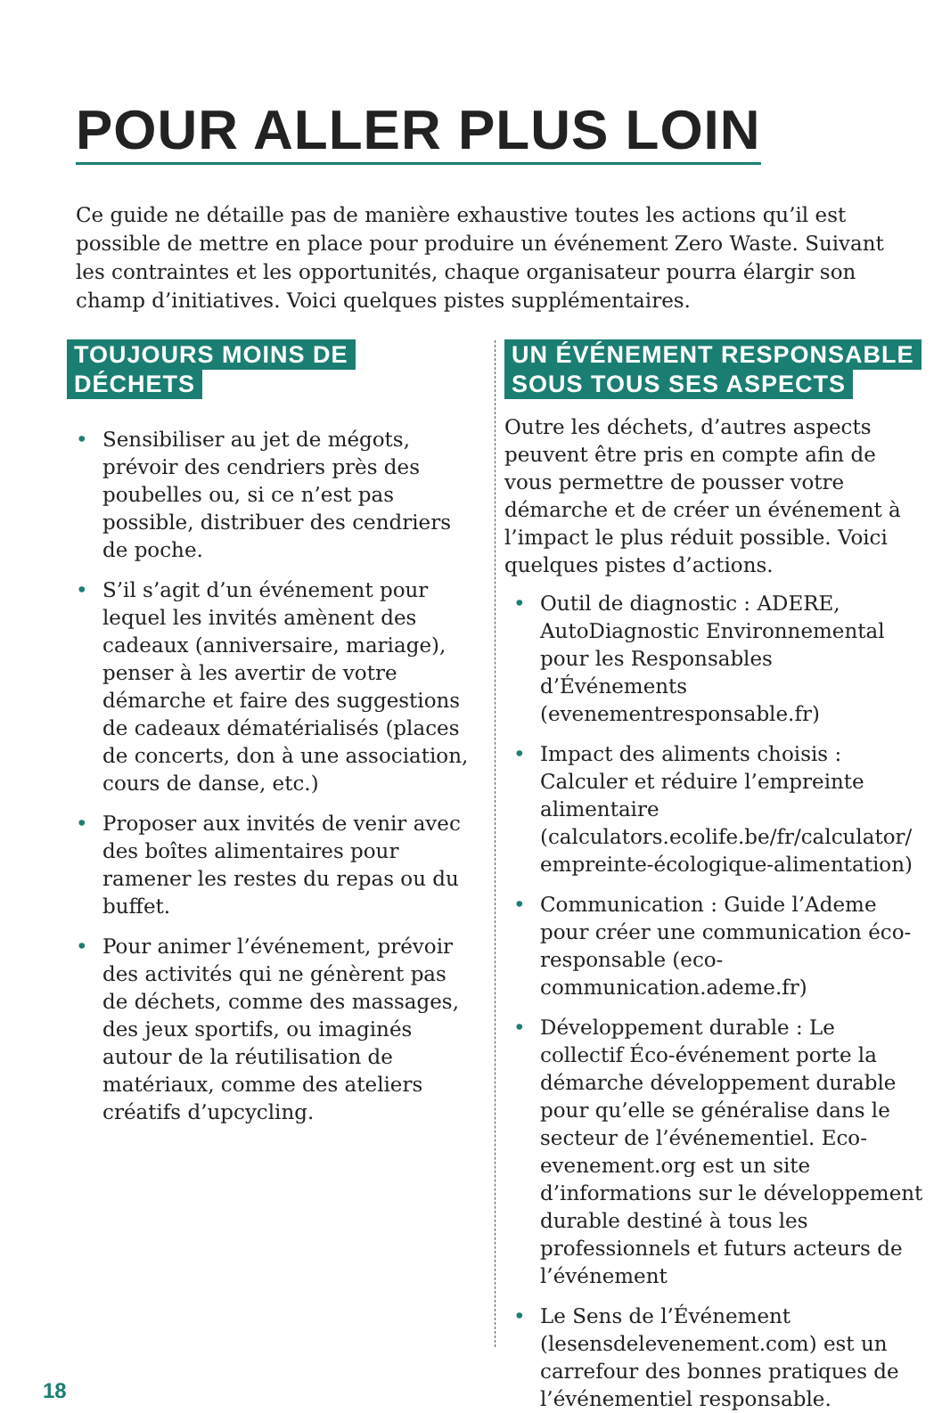POUR ALLER PLUS LOIN
Ce guide ne détaille pas de manière exhaustive toutes les actions qu’il est possible de mettre en place pour produire un événement Zero Waste. Suivant les contraintes et les opportunités, chaque organisateur pourra élargir son champ d’initiatives. Voici quelques pistes supplémentaires.
TOUJOURS MOINS DE DÉCHETS
• Sensibiliser au jet de mégots, prévoir des cendriers près des poubelles ou, si ce n’est pas possible, distribuer des cendriers de poche.
• S’il s’agit d’un événement pour lequel les invités amènent des cadeaux (anniversaire, mariage), penser à les avertir de votre démarche et faire des suggestions de cadeaux dématérialisés (places de concerts, don à une association, cours de danse, etc.)
• Proposer aux invités de venir avec des boîtes alimentaires pour ramener les restes du repas ou du buffet.
• Pour animer l’événement, prévoir des activités qui ne génèrent pas de déchets, comme des massages, des jeux sportifs, ou imaginés autour de la réutilisation de matériaux, comme des ateliers créatifs d’upcycling.
UN ÉVÉNEMENT RESPONSABLE
SOUS TOUS SES ASPECTS
Outre les déchets, d’autres aspects peuvent être pris en compte afin de vous permettre de pousser votre démarche et de créer un événement à l’impact le plus réduit possible. Voici quelques pistes d’actions.
• Outil de diagnostic : ADERE, AutoDiagnostic Environnemental pour les Responsables d’Événements (evenementresponsable.fr)
• Impact des aliments choisis : Calculer et réduire l’empreinte alimentaire (calculators.ecolife.be/fr/calculator/ empreinte-écologique-alimentation)
• Communication : Guide l’Ademe pour créer une communication éco-responsable (eco-communication.ademe.fr)
• Développement durable : Le collectif Éco-événement porte la démarche développement durable pour qu’elle se généralise dans le secteur de l’événementiel. Eco-evenement.org est un site d’informations sur le développement durable destiné à tous les professionnels et futurs acteurs de l’événement
• Le Sens de l’Événement (lesensdelevenement.com) est un carrefour des bonnes pratiques de l’événementiel responsable.
18